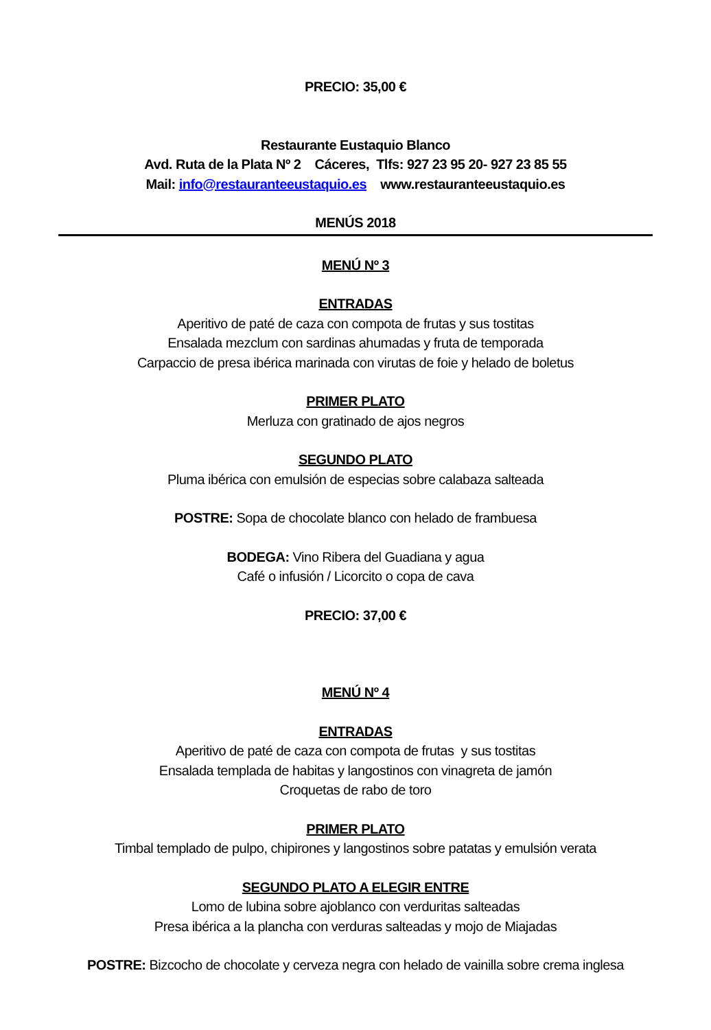PRECIO: 35,00 €
Restaurante Eustaquio Blanco
Avd. Ruta de la Plata Nº 2 Cáceres, Tlfs: 927 23 95 20- 927 23 85 55
Mail: info@restauranteeustaquio.es www.restauranteeustaquio.es
MENÚS 2018
MENÚ Nº 3
ENTRADAS
Aperitivo de paté de caza con compota de frutas y sus tostitas
Ensalada mezclum con sardinas ahumadas y fruta de temporada
Carpaccio de presa ibérica marinada con virutas de foie y helado de boletus
PRIMER PLATO
Merluza con gratinado de ajos negros
SEGUNDO PLATO
Pluma ibérica con emulsión de especias sobre calabaza salteada
POSTRE: Sopa de chocolate blanco con helado de frambuesa
BODEGA: Vino Ribera del Guadiana y agua
Café o infusión / Licorcito o copa de cava
PRECIO: 37,00 €
MENÚ Nº 4
ENTRADAS
Aperitivo de paté de caza con compota de frutas y sus tostitas
Ensalada templada de habitas y langostinos con vinagreta de jamón
Croquetas de rabo de toro
PRIMER PLATO
Timbal templado de pulpo, chipirones y langostinos sobre patatas y emulsión verata
SEGUNDO PLATO A ELEGIR ENTRE
Lomo de lubina sobre ajoblanco con verduritas salteadas
Presa ibérica a la plancha con verduras salteadas y mojo de Miajadas
POSTRE: Bizcocho de chocolate y cerveza negra con helado de vainilla sobre crema inglesa